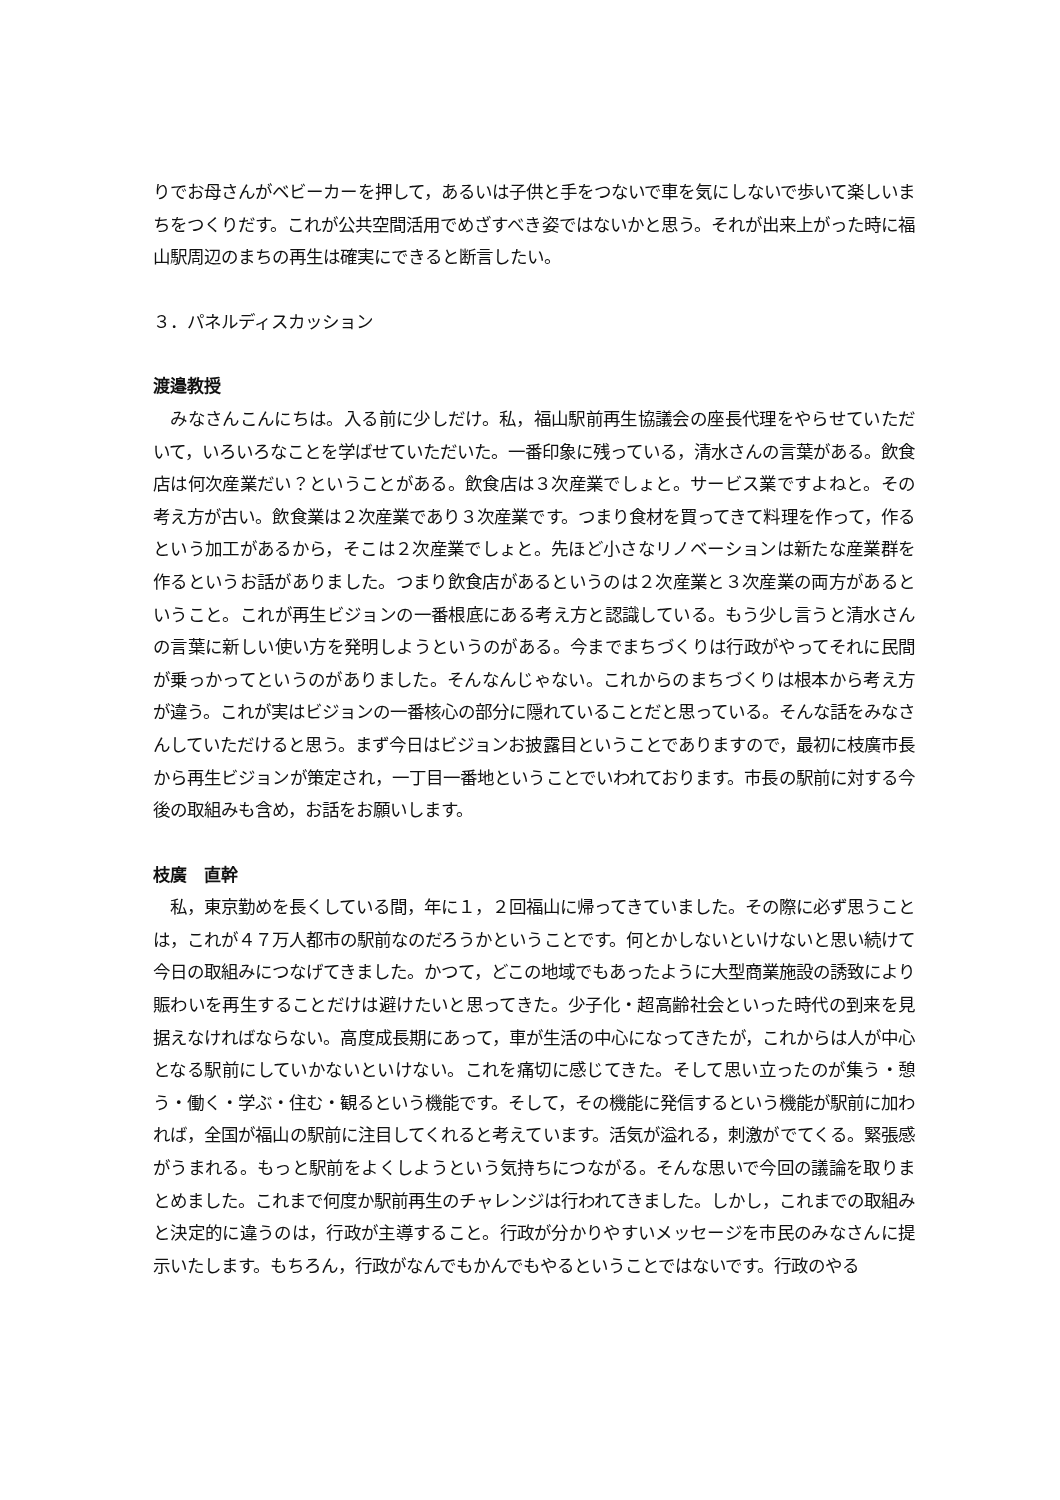りでお母さんがベビーカーを押して，あるいは子供と手をつないで車を気にしないで歩いて楽しいまちをつくりだす。これが公共空間活用でめざすべき姿ではないかと思う。それが出来上がった時に福山駅周辺のまちの再生は確実にできると断言したい。
３．パネルディスカッション
渡邉教授
　みなさんこんにちは。入る前に少しだけ。私，福山駅前再生協議会の座長代理をやらせていただいて，いろいろなことを学ばせていただいた。一番印象に残っている，清水さんの言葉がある。飲食店は何次産業だい？ということがある。飲食店は３次産業でしょと。サービス業ですよねと。その考え方が古い。飲食業は２次産業であり３次産業です。つまり食材を買ってきて料理を作って，作るという加工があるから，そこは２次産業でしょと。先ほど小さなリノベーションは新たな産業群を作るというお話がありました。つまり飲食店があるというのは２次産業と３次産業の両方があるということ。これが再生ビジョンの一番根底にある考え方と認識している。もう少し言うと清水さんの言葉に新しい使い方を発明しようというのがある。今までまちづくりは行政がやってそれに民間が乗っかってというのがありました。そんなんじゃない。これからのまちづくりは根本から考え方が違う。これが実はビジョンの一番核心の部分に隠れていることだと思っている。そんな話をみなさんしていただけると思う。まず今日はビジョンお披露目ということでありますので，最初に枝廣市長から再生ビジョンが策定され，一丁目一番地ということでいわれております。市長の駅前に対する今後の取組みも含め，お話をお願いします。
枝廣　直幹
　私，東京勤めを長くしている間，年に１，２回福山に帰ってきていました。その際に必ず思うことは，これが４７万人都市の駅前なのだろうかということです。何とかしないといけないと思い続けて今日の取組みにつなげてきました。かつて，どこの地域でもあったように大型商業施設の誘致により賑わいを再生することだけは避けたいと思ってきた。少子化・超高齢社会といった時代の到来を見据えなければならない。高度成長期にあって，車が生活の中心になってきたが，これからは人が中心となる駅前にしていかないといけない。これを痛切に感じてきた。そして思い立ったのが集う・憩う・働く・学ぶ・住む・観るという機能です。そして，その機能に発信するという機能が駅前に加われば，全国が福山の駅前に注目してくれると考えています。活気が溢れる，刺激がでてくる。緊張感がうまれる。もっと駅前をよくしようという気持ちにつながる。そんな思いで今回の議論を取りまとめました。これまで何度か駅前再生のチャレンジは行われてきました。しかし，これまでの取組みと決定的に違うのは，行政が主導すること。行政が分かりやすいメッセージを市民のみなさんに提示いたします。もちろん，行政がなんでもかんでもやるということではないです。行政のやる